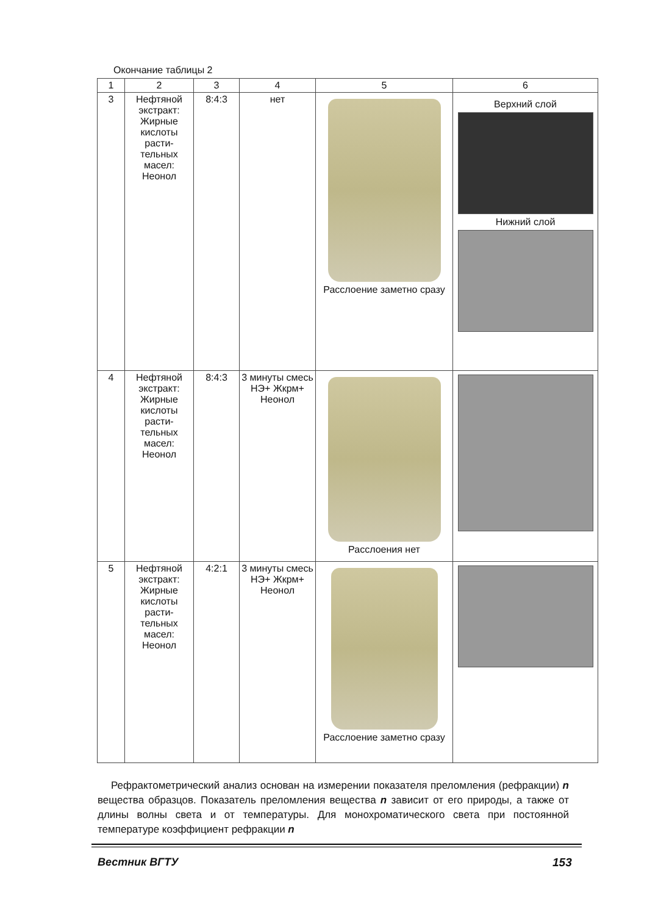Окончание таблицы 2
| 1 | 2 | 3 | 4 | 5 | 6 |
| --- | --- | --- | --- | --- | --- |
| 3 | Нефтяной экстракт: Жирные кислоты расти-тельных масел: Неонол | 8:4:3 | нет | Расслоение заметно сразу | Верхний слой Нижний слой |
| 4 | Нефтяной экстракт: Жирные кислоты расти-тельных масел: Неонол | 8:4:3 | 3 минуты смесь НЭ+ Жкрм+ Неонол | Расслоения нет | |
| 5 | Нефтяной экстракт: Жирные кислоты расти-тельных масел: Неонол | 4:2:1 | 3 минуты смесь НЭ+ Жкрм+ Неонол | Расслоение заметно сразу | |
Рефрактометрический анализ основан на измерении показателя преломления (рефракции) n вещества образцов. Показатель преломления вещества n зависит от его природы, а также от длины волны света и от температуры. Для монохроматического света при постоянной температуре коэффициент рефракции n
Вестник ВГТУ 153